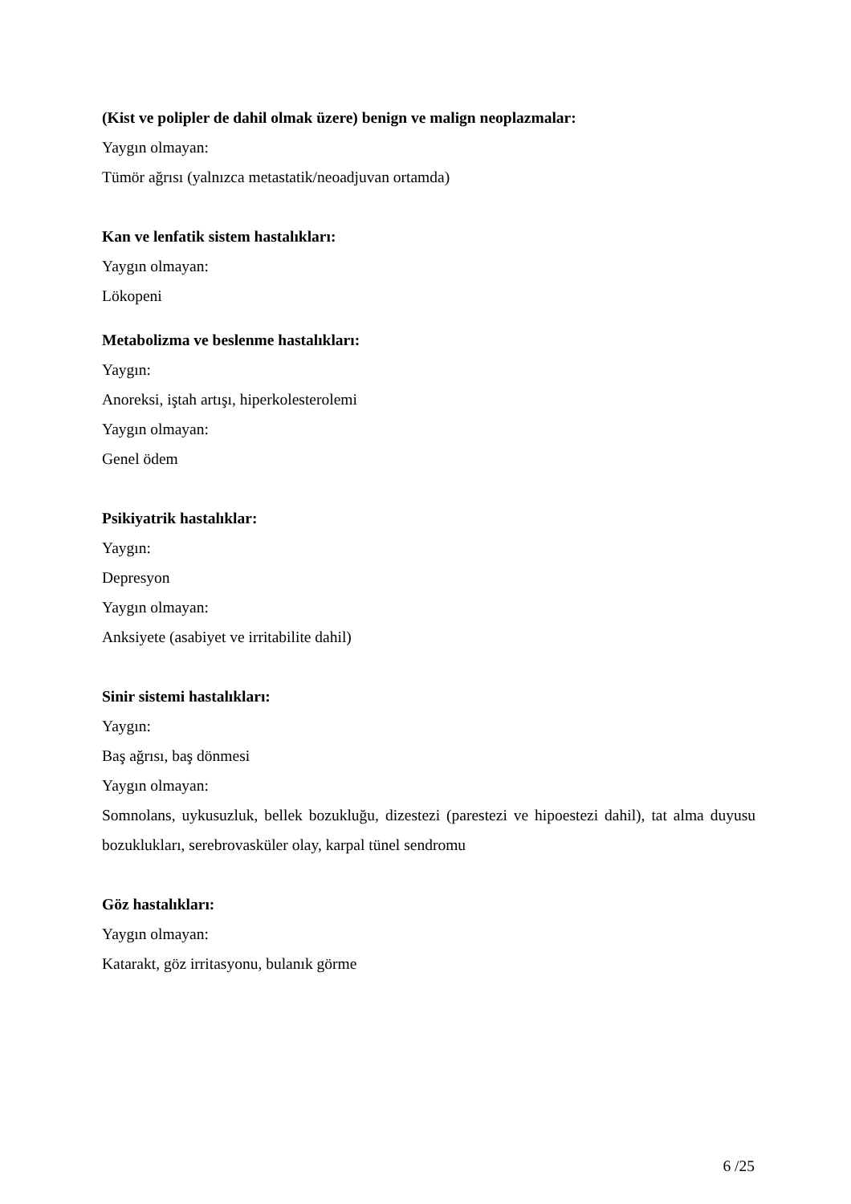(Kist ve polipler de dahil olmak üzere) benign ve malign neoplazmalar:
Yaygın olmayan:
Tümör ağrısı (yalnızca metastatik/neoadjuvan ortamda)
Kan ve lenfatik sistem hastalıkları:
Yaygın olmayan:
Lökopeni
Metabolizma ve beslenme hastalıkları:
Yaygın:
Anoreksi, iştah artışı, hiperkolesterolemi
Yaygın olmayan:
Genel ödem
Psikiyatrik hastalıklar:
Yaygın:
Depresyon
Yaygın olmayan:
Anksiyete (asabiyet ve irritabilite dahil)
Sinir sistemi hastalıkları:
Yaygın:
Baş ağrısı, baş dönmesi
Yaygın olmayan:
Somnolans, uykusuzluk, bellek bozukluğu, dizestezi (parestezi ve hipoestezi dahil), tat alma duyusu bozuklukları, serebrovasküler olay, karpal tünel sendromu
Göz hastalıkları:
Yaygın olmayan:
Katarakt, göz irritasyonu, bulanık görme
6 /25